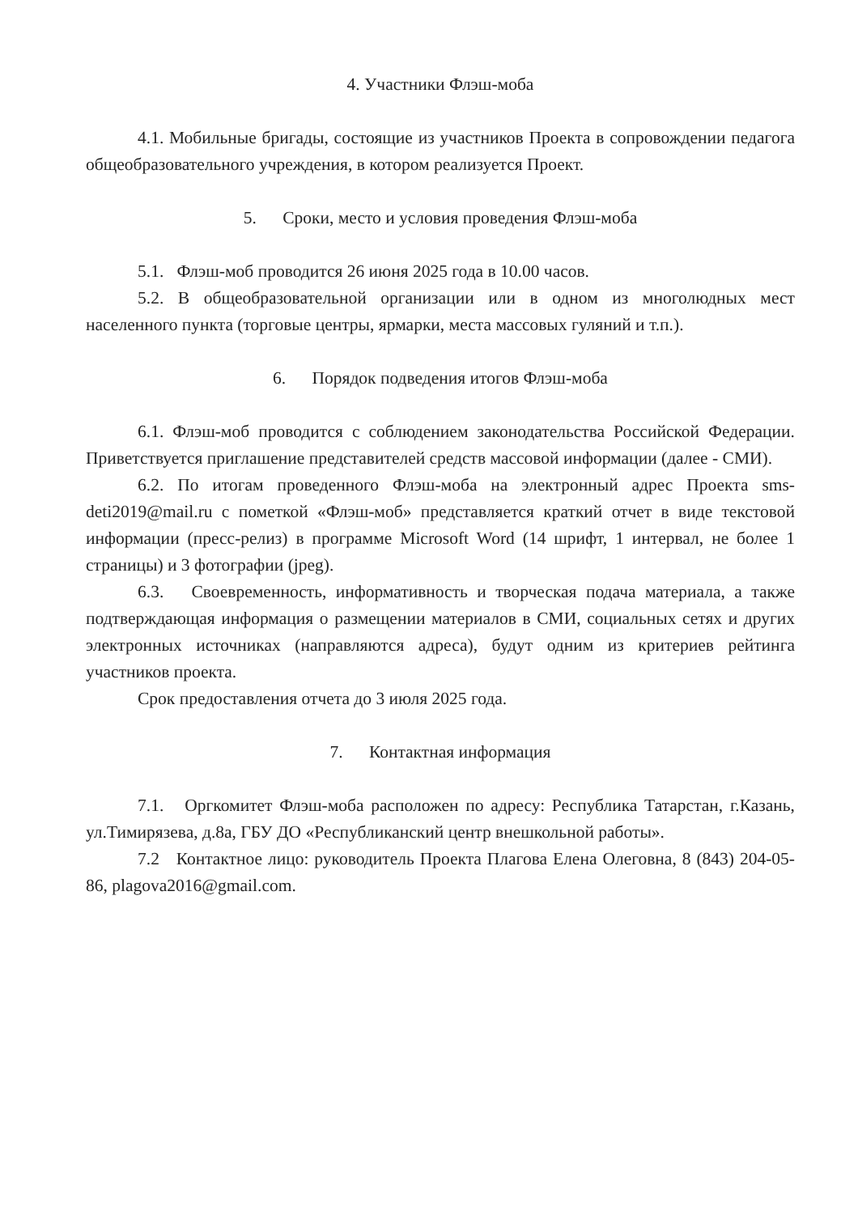4. Участники Флэш-моба
4.1. Мобильные бригады, состоящие из участников Проекта в сопровождении педагога общеобразовательного учреждения, в котором реализуется Проект.
5. Сроки, место и условия проведения Флэш-моба
5.1. Флэш-моб проводится 26 июня 2025 года в 10.00 часов.
5.2. В общеобразовательной организации или в одном из многолюдных мест населенного пункта (торговые центры, ярмарки, места массовых гуляний и т.п.).
6. Порядок подведения итогов Флэш-моба
6.1. Флэш-моб проводится с соблюдением законодательства Российской Федерации. Приветствуется приглашение представителей средств массовой информации (далее - СМИ).
6.2. По итогам проведенного Флэш-моба на электронный адрес Проекта sms-deti2019@mail.ru с пометкой «Флэш-моб» представляется краткий отчет в виде текстовой информации (пресс-релиз) в программе Microsoft Word (14 шрифт, 1 интервал, не более 1 страницы) и 3 фотографии (jpeg).
6.3. Своевременность, информативность и творческая подача материала, а также подтверждающая информация о размещении материалов в СМИ, социальных сетях и других электронных источниках (направляются адреса), будут одним из критериев рейтинга участников проекта.
Срок предоставления отчета до 3 июля 2025 года.
7. Контактная информация
7.1. Оргкомитет Флэш-моба расположен по адресу: Республика Татарстан, г.Казань, ул.Тимирязева, д.8а, ГБУ ДО «Республиканский центр внешкольной работы».
7.2 Контактное лицо: руководитель Проекта Плагова Елена Олеговна, 8 (843) 204-05-86, plagova2016@gmail.com.